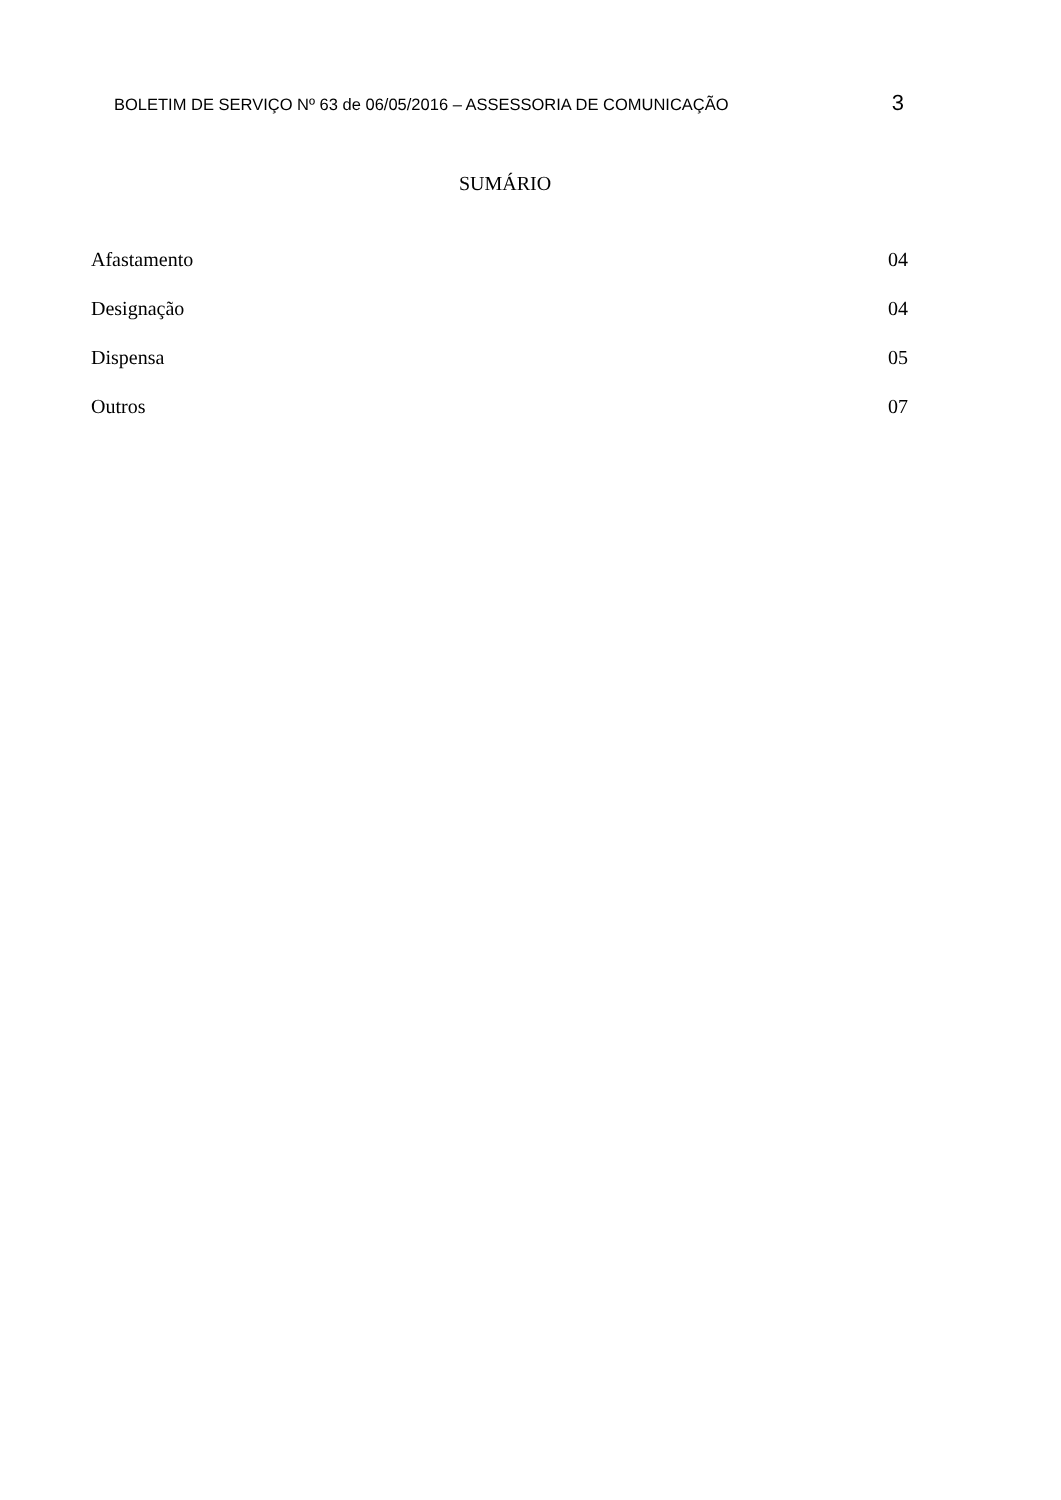BOLETIM DE SERVIÇO Nº 63 de 06/05/2016 – ASSESSORIA DE COMUNICAÇÃO 3
SUMÁRIO
Afastamento 04
Designação 04
Dispensa 05
Outros 07